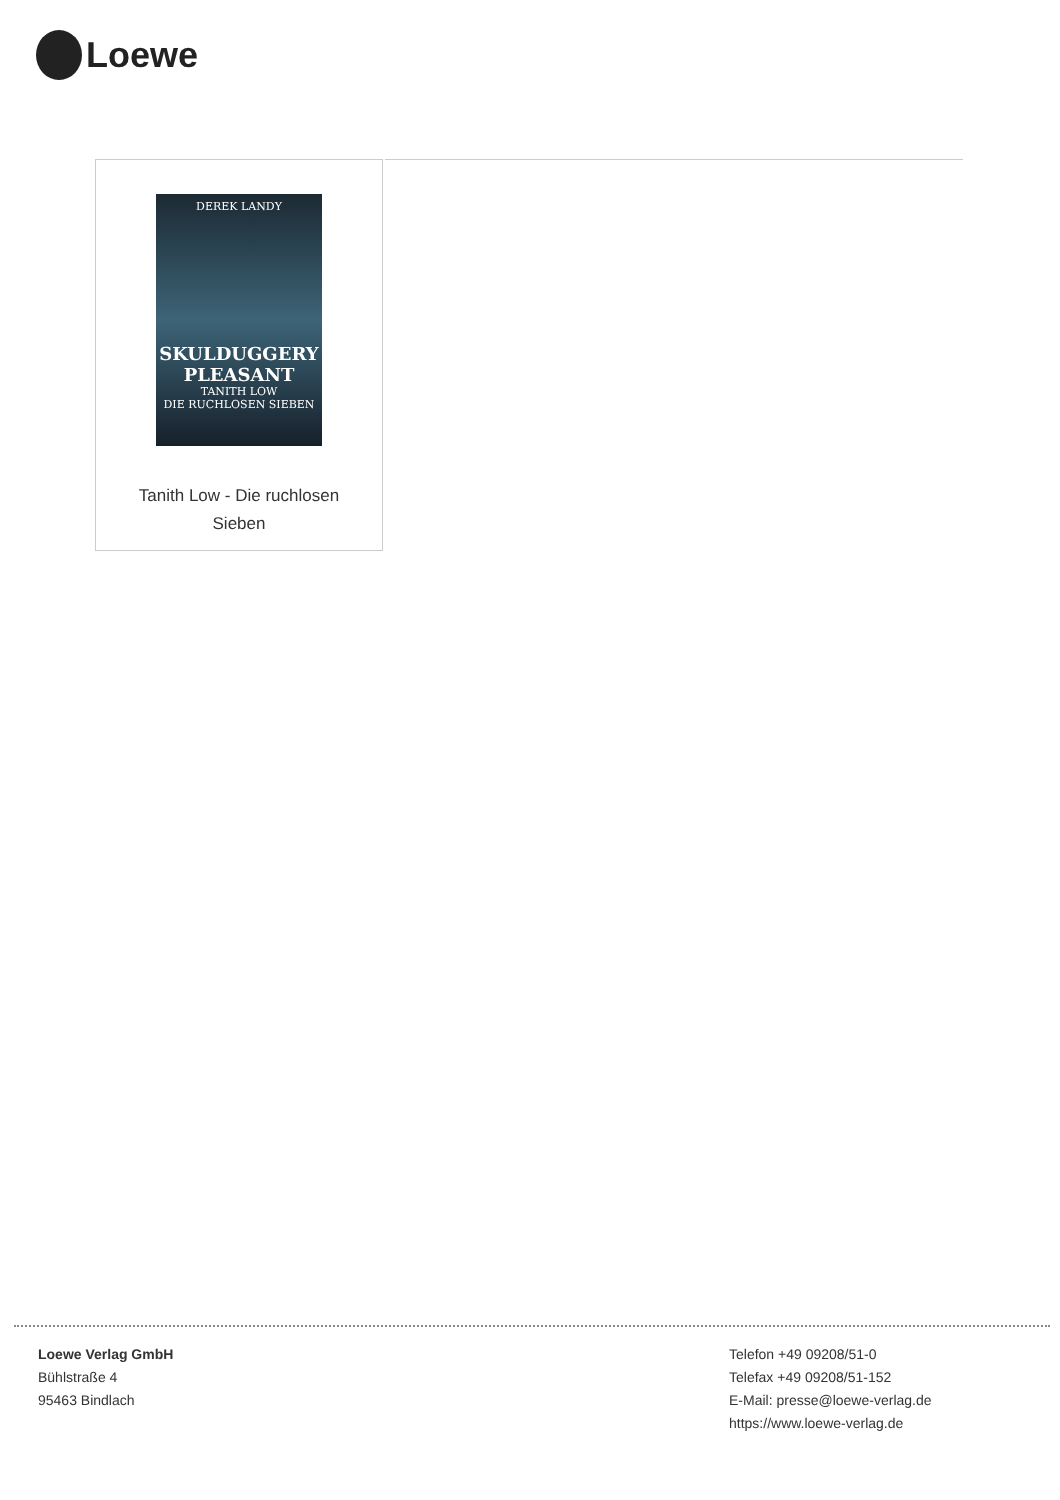Loewe
DEREK LANDY
SKULDUGGERY PLEASANT
TANITH LOW
DIE RUCHLOSEN SIEBEN
Tanith Low - Die ruchlosen
Sieben
Loewe Verlag GmbH
Bühlstraße 4
95463 Bindlach
Telefon +49 09208/51-0
Telefax +49 09208/51-152
E-Mail: presse@loewe-verlag.de
https://www.loewe-verlag.de